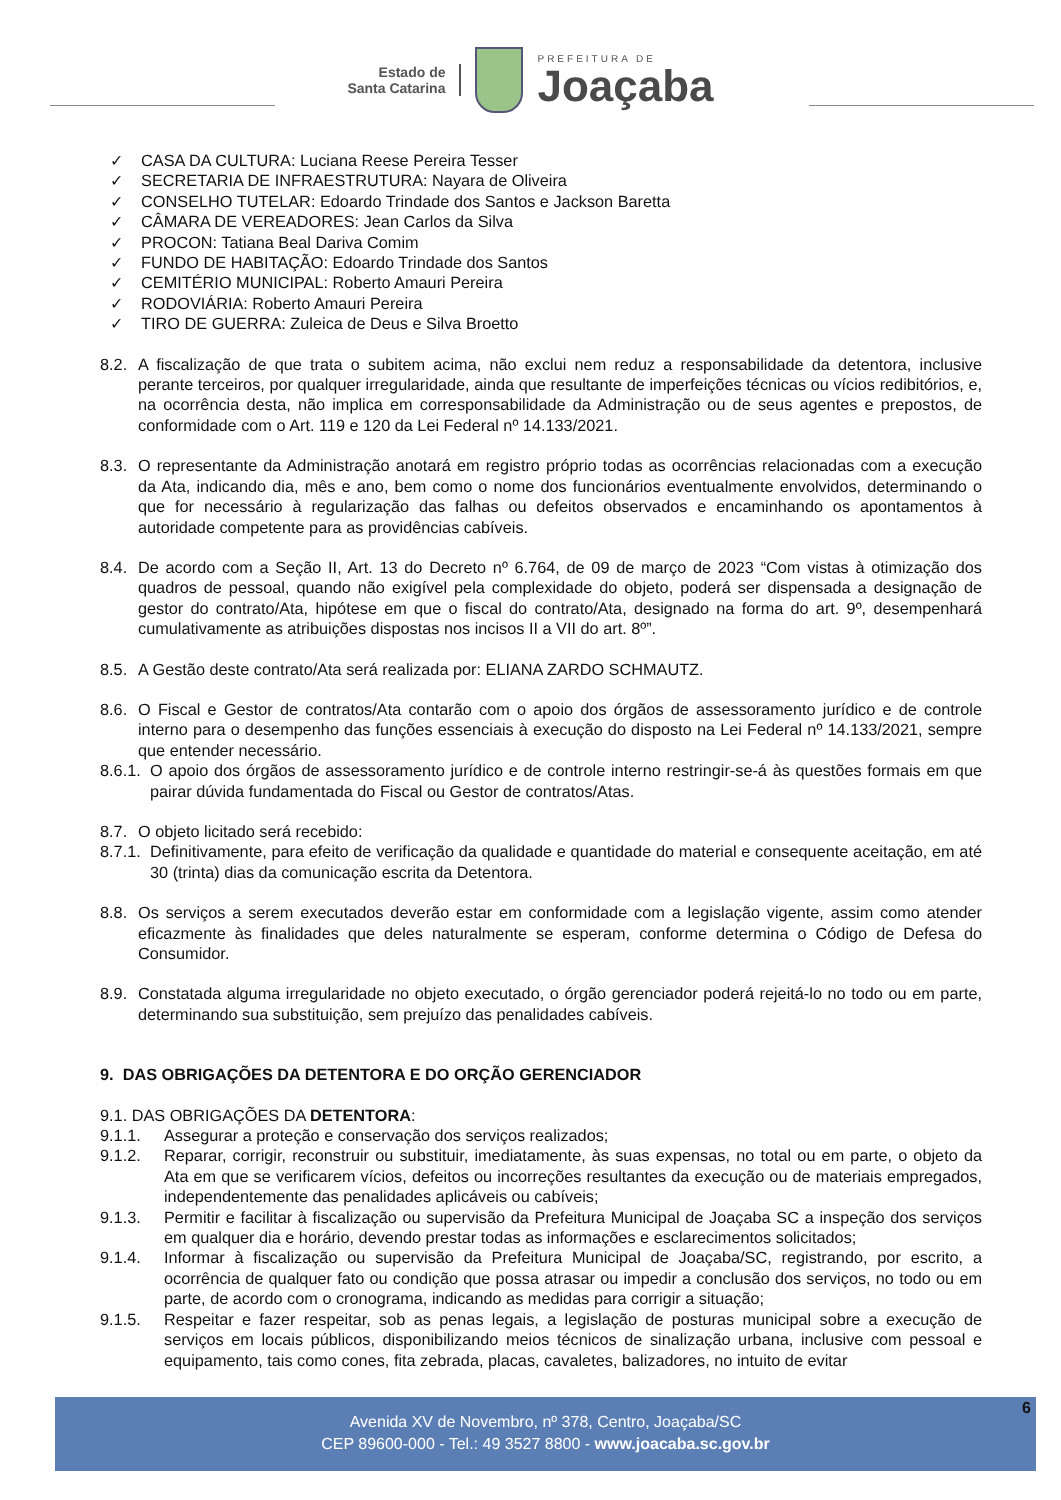Estado de
Santa Catarina
PREFEITURA DE
Joaçaba
✓ CASA DA CULTURA: Luciana Reese Pereira Tesser
✓ SECRETARIA DE INFRAESTRUTURA: Nayara de Oliveira
✓ CONSELHO TUTELAR: Edoardo Trindade dos Santos e Jackson Baretta
✓ CÂMARA DE VEREADORES: Jean Carlos da Silva
✓ PROCON: Tatiana Beal Dariva Comim
✓ FUNDO DE HABITAÇÃO: Edoardo Trindade dos Santos
✓ CEMITÉRIO MUNICIPAL: Roberto Amauri Pereira
✓ RODOVIÁRIA: Roberto Amauri Pereira
✓ TIRO DE GUERRA: Zuleica de Deus e Silva Broetto
8.2. A fiscalização de que trata o subitem acima, não exclui nem reduz a responsabilidade da detentora, inclusive perante terceiros, por qualquer irregularidade, ainda que resultante de imperfeições técnicas ou vícios redibitórios, e, na ocorrência desta, não implica em corresponsabilidade da Administração ou de seus agentes e prepostos, de conformidade com o Art. 119 e 120 da Lei Federal nº 14.133/2021.
8.3. O representante da Administração anotará em registro próprio todas as ocorrências relacionadas com a execução da Ata, indicando dia, mês e ano, bem como o nome dos funcionários eventualmente envolvidos, determinando o que for necessário à regularização das falhas ou defeitos observados e encaminhando os apontamentos à autoridade competente para as providências cabíveis.
8.4. De acordo com a Seção II, Art. 13 do Decreto nº 6.764, de 09 de março de 2023 “Com vistas à otimização dos quadros de pessoal, quando não exigível pela complexidade do objeto, poderá ser dispensada a designação de gestor do contrato/Ata, hipótese em que o fiscal do contrato/Ata, designado na forma do art. 9º, desempenhará cumulativamente as atribuições dispostas nos incisos II a VII do art. 8º”.
8.5. A Gestão deste contrato/Ata será realizada por: ELIANA ZARDO SCHMAUTZ.
8.6. O Fiscal e Gestor de contratos/Ata contarão com o apoio dos órgãos de assessoramento jurídico e de controle interno para o desempenho das funções essenciais à execução do disposto na Lei Federal nº 14.133/2021, sempre que entender necessário.
8.6.1. O apoio dos órgãos de assessoramento jurídico e de controle interno restringir-se-á às questões formais em que pairar dúvida fundamentada do Fiscal ou Gestor de contratos/Atas.
8.7. O objeto licitado será recebido:
8.7.1. Definitivamente, para efeito de verificação da qualidade e quantidade do material e consequente aceitação, em até 30 (trinta) dias da comunicação escrita da Detentora.
8.8. Os serviços a serem executados deverão estar em conformidade com a legislação vigente, assim como atender eficazmente às finalidades que deles naturalmente se esperam, conforme determina o Código de Defesa do Consumidor.
8.9. Constatada alguma irregularidade no objeto executado, o órgão gerenciador poderá rejeitá-lo no todo ou em parte, determinando sua substituição, sem prejuízo das penalidades cabíveis.
9. DAS OBRIGAÇÕES DA DETENTORA E DO ORÇÃO GERENCIADOR
9.1. DAS OBRIGAÇÕES DA DETENTORA:
9.1.1. Assegurar a proteção e conservação dos serviços realizados;
9.1.2. Reparar, corrigir, reconstruir ou substituir, imediatamente, às suas expensas, no total ou em parte, o objeto da Ata em que se verificarem vícios, defeitos ou incorreções resultantes da execução ou de materiais empregados, independentemente das penalidades aplicáveis ou cabíveis;
9.1.3. Permitir e facilitar à fiscalização ou supervisão da Prefeitura Municipal de Joaçaba SC a inspeção dos serviços em qualquer dia e horário, devendo prestar todas as informações e esclarecimentos solicitados;
9.1.4. Informar à fiscalização ou supervisão da Prefeitura Municipal de Joaçaba/SC, registrando, por escrito, a ocorrência de qualquer fato ou condição que possa atrasar ou impedir a conclusão dos serviços, no todo ou em parte, de acordo com o cronograma, indicando as medidas para corrigir a situação;
9.1.5. Respeitar e fazer respeitar, sob as penas legais, a legislação de posturas municipal sobre a execução de serviços em locais públicos, disponibilizando meios técnicos de sinalização urbana, inclusive com pessoal e equipamento, tais como cones, fita zebrada, placas, cavaletes, balizadores, no intuito de evitar
6
Avenida XV de Novembro, nº 378, Centro, Joaçaba/SC
CEP 89600-000 - Tel.: 49 3527 8800 - www.joacaba.sc.gov.br